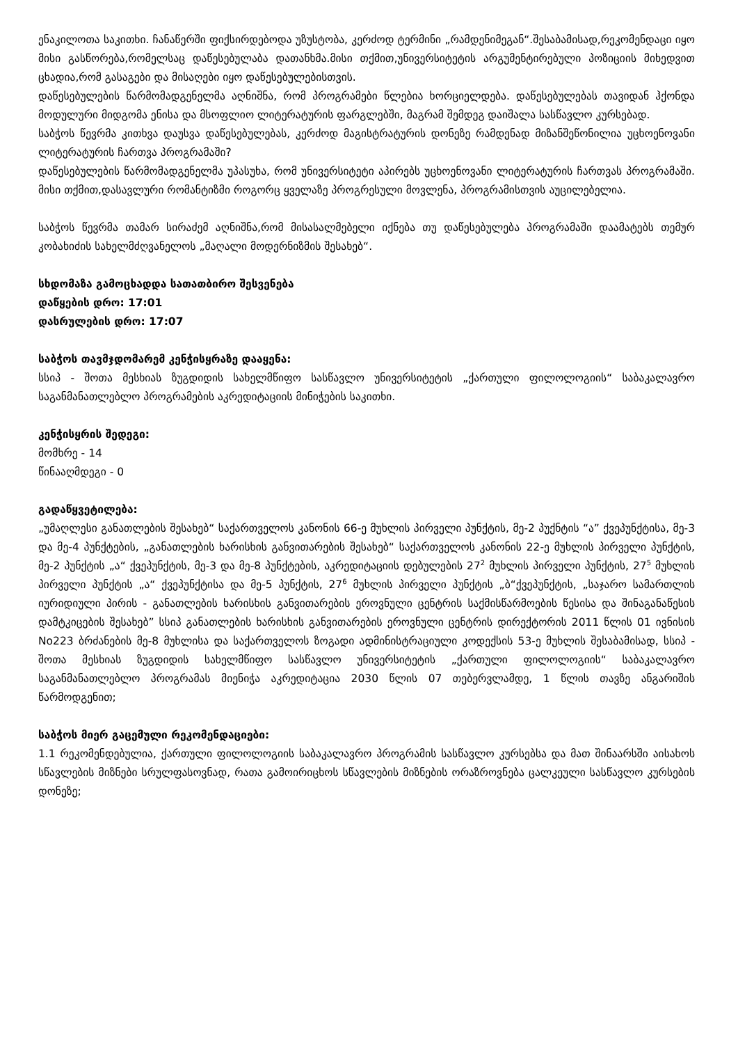ენაკილოთა საკითხი. ჩანაწერში ფიქსირდებოდა უზუსტობა, კერძოდ ტერმინი „რამდენიმეგან“.შესაბამისად,რეკომენდაცი იყო მისი გასწორება,რომელსაც დაწესებულაბა დათანხმა.მისი თქმით,უნივერსიტეტის არგუმენტირებული პოზიციის მიხედვით ცხადია,რომ გასაგები და მისაღები იყო დაწესებულებისთვის.
დაწესებულების წარმომადგენელმა აღნიშნა, რომ პროგრამები წლებია ხორციელდება. დაწესებულებას თავიდან ჰქონდა მოდულური მიდგომა ენისა და მსოფლიო ლიტერატურის ფარგლებში, მაგრამ შემდეგ დაიშალა სასწავლო კურსებად.
საბჭოს წევრმა კითხვა დაუსვა დაწესებულებას, კერძოდ მაგისტრატურის დონეზე რამდენად მიზანშეწონილია უცხოენოვანი ლიტერატურის ჩართვა პროგრამაში?
დაწესებულების წარმომადგენელმა უპასუხა, რომ უნივერსიტეტი აპირებს უცხოენოვანი ლიტერატურის ჩართვას პროგრამაში. მისი თქმით,დასავლური რომანტიზმი როგორც ყველაზე პროგრესული მოვლენა, პროგრამისთვის აუცილებელია.
საბჭოს წევრმა თამარ სირაძემ აღნიშნა,რომ მისასალმებელი იქნება თუ დაწესებულება პროგრამაში დაამატებს თემურ კობახიძის სახელმძღვანელოს „მაღალი მოდერნიზმის შესახებ“.
სხდომაზა გამოცხადდა სათათბირო შესვენება
დაწყების დრო: 17:01
დასრულების დრო: 17:07
საბჭოს თავმჯდომარემ კენჭისყრაზე დააყენა:
სსიპ - შოთა მესხიას ზუგდიდის სახელმწიფო სასწავლო უნივერსიტეტის „ქართული ფილოლოგიის“ საბაკალავრო საგანმანათლებლო პროგრამების აკრედიტაციის მინიჭების საკითხი.
კენჭისყრის შედეგი:
მომხრე - 14
წინააღმდეგი - 0
გადაწყვეტილება:
„უმაღლესი განათლების შესახებ“ საქართველოს კანონის 66-ე მუხლის პირველი პუნქტის, მე-2 პუქნტის “ა” ქვეპუნქტისა, მე-3 და მე-4 პუნქტების, „განათლების ხარისხის განვითარების შესახებ“ საქართველოს კანონის 22-ე მუხლის პირველი პუნქტის, მე-2 პუნქტის „ა“ ქვეპუნქტის, მე-3 და მე-8 პუნქტების, აკრედიტაციის დებულების 27<sup>2</sup> მუხლის პირველი პუნქტის, 27<sup>5</sup> მუხლის პირველი პუნქტის „ა“ ქვეპუნქტისა და მე-5 პუნქტის, 27<sup>6</sup> მუხლის პირველი პუნქტის „ბ“ქვეპუნქტის, „საჯარო სამართლის იურიდიული პირის - განათლების ხარისხის განვითარების ეროვნული ცენტრის საქმისწარმოების წესისა და შინაგანაწესის დამტკიცების შესახებ” სსიპ განათლების ხარისხის განვითარების ეროვნული ცენტრის დირექტორის 2011 წლის 01 ივნისის No223 ბრძანების მე-8 მუხლისა და საქართველოს ზოგადი ადმინისტრაციული კოდექსის 53-ე მუხლის შესაბამისად, სსიპ - შოთა მესხიას ზუგდიდის სახელმწიფო სასწავლო უნივერსიტეტის „ქართული ფილოლოგიის“ საბაკალავრო საგანმანათლებლო პროგრამას მიენიჭა აკრედიტაცია 2030 წლის 07 თებერვლამდე, 1 წლის თავზე ანგარიშის წარმოდგენით;
საბჭოს მიერ გაცემული რეკომენდაციები:
1.1 რეკომენდებულია, ქართული ფილოლოგიის საბაკალავრო პროგრამის სასწავლო კურსებსა და მათ შინაარსში აისახოს სწავლების მიზნები სრულფასოვნად, რათა გამოირიცხოს სწავლების მიზნების ორაზროვნება ცალკეული სასწავლო კურსების დონეზე;